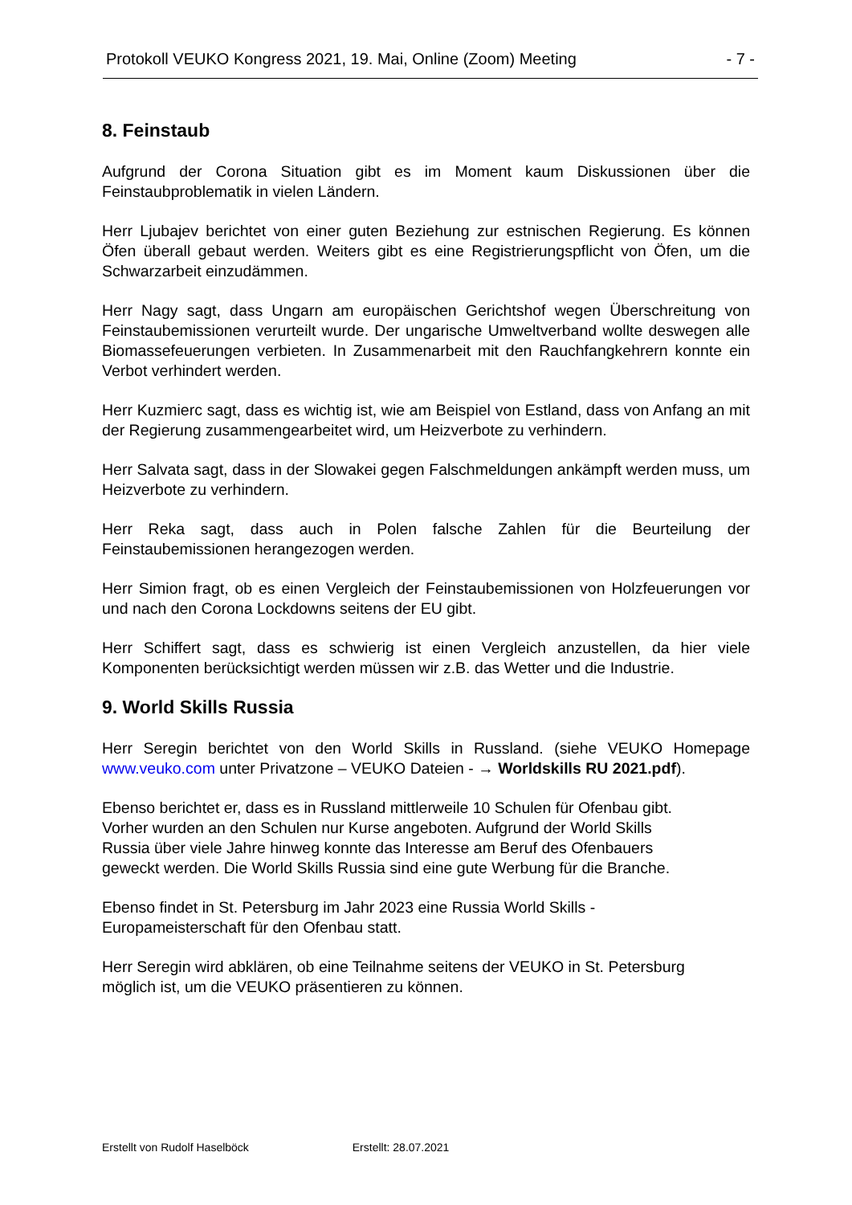Protokoll VEUKO Kongress 2021, 19. Mai, Online (Zoom) Meeting - 7 -
8. Feinstaub
Aufgrund der Corona Situation gibt es im Moment kaum Diskussionen über die Feinstaubproblematik in vielen Ländern.
Herr Ljubajev berichtet von einer guten Beziehung zur estnischen Regierung. Es können Öfen überall gebaut werden. Weiters gibt es eine Registrierungspflicht von Öfen, um die Schwarzarbeit einzudämmen.
Herr Nagy sagt, dass Ungarn am europäischen Gerichtshof wegen Überschreitung von Feinstaubemissionen verurteilt wurde. Der ungarische Umweltverband wollte deswegen alle Biomassefeuerungen verbieten. In Zusammenarbeit mit den Rauchfangkehrern konnte ein Verbot verhindert werden.
Herr Kuzmierc sagt, dass es wichtig ist, wie am Beispiel von Estland, dass von Anfang an mit der Regierung zusammengearbeitet wird, um Heizverbote zu verhindern.
Herr Salvata sagt, dass in der Slowakei gegen Falschmeldungen ankämpft werden muss, um Heizverbote zu verhindern.
Herr Reka sagt, dass auch in Polen falsche Zahlen für die Beurteilung der Feinstaubemissionen herangezogen werden.
Herr Simion fragt, ob es einen Vergleich der Feinstaubemissionen von Holzfeuerungen vor und nach den Corona Lockdowns seitens der EU gibt.
Herr Schiffert sagt, dass es schwierig ist einen Vergleich anzustellen, da hier viele Komponenten berücksichtigt werden müssen wir z.B. das Wetter und die Industrie.
9. World Skills Russia
Herr Seregin berichtet von den World Skills in Russland. (siehe VEUKO Homepage www.veuko.com unter Privatzone – VEUKO Dateien - → Worldskills RU 2021.pdf).
Ebenso berichtet er, dass es in Russland mittlerweile 10 Schulen für Ofenbau gibt.
Vorher wurden an den Schulen nur Kurse angeboten. Aufgrund der World Skills
Russia über viele Jahre hinweg konnte das Interesse am Beruf des Ofenbauers
geweckt werden. Die World Skills Russia sind eine gute Werbung für die Branche.
Ebenso findet in St. Petersburg im Jahr 2023 eine Russia World Skills -
Europameisterschaft für den Ofenbau statt.
Herr Seregin wird abklären, ob eine Teilnahme seitens der VEUKO in St. Petersburg
möglich ist, um die VEUKO präsentieren zu können.
Erstellt von Rudolf Haselböck Erstellt: 28.07.2021